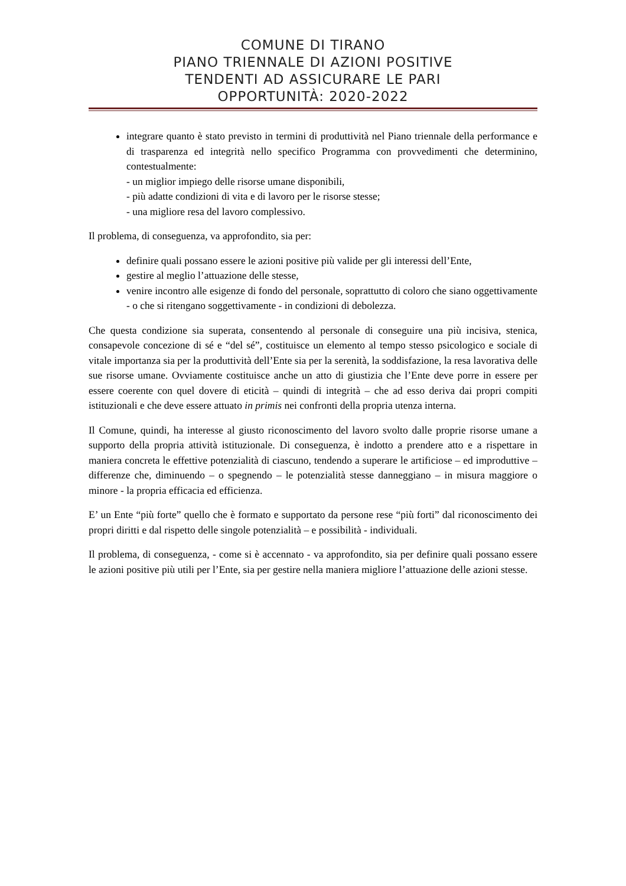COMUNE DI TIRANO
PIANO TRIENNALE DI AZIONI POSITIVE
TENDENTI AD ASSICURARE LE PARI
OPPORTUNITÀ: 2020-2022
integrare quanto è stato previsto in termini di produttività nel Piano triennale della performance e di trasparenza ed integrità nello specifico Programma con provvedimenti che determinino, contestualmente:
- un miglior impiego delle risorse umane disponibili,
- più adatte condizioni di vita e di lavoro per le risorse stesse;
- una migliore resa del lavoro complessivo.
Il problema, di conseguenza, va approfondito, sia per:
definire quali possano essere le azioni positive più valide per gli interessi dell’Ente,
gestire al meglio l’attuazione delle stesse,
venire incontro alle esigenze di fondo del personale, soprattutto di coloro che siano oggettivamente - o che si ritengano soggettivamente - in condizioni di debolezza.
Che questa condizione sia superata, consentendo al personale di conseguire una più incisiva, stenica, consapevole concezione di sé e “del sé”, costituisce un elemento al tempo stesso psicologico e sociale di vitale importanza sia per la produttività dell’Ente sia per la serenità, la soddisfazione, la resa lavorativa delle sue risorse umane. Ovviamente costituisce anche un atto di giustizia che l’Ente deve porre in essere per essere coerente con quel dovere di eticità – quindi di integrità – che ad esso deriva dai propri compiti istituzionali e che deve essere attuato in primis nei confronti della propria utenza interna.
Il Comune, quindi, ha interesse al giusto riconoscimento del lavoro svolto dalle proprie risorse umane a supporto della propria attività istituzionale. Di conseguenza, è indotto a prendere atto e a rispettare in maniera concreta le effettive potenzialità di ciascuno, tendendo a superare le artificiose – ed improduttive – differenze che, diminuendo – o spegnendo – le potenzialità stesse danneggiano – in misura maggiore o minore - la propria efficacia ed efficienza.
E’ un Ente “più forte” quello che è formato e supportato da persone rese “più forti” dal riconoscimento dei propri diritti e dal rispetto delle singole potenzialità – e possibilità - individuali.
Il problema, di conseguenza, - come si è accennato - va approfondito, sia per definire quali possano essere le azioni positive più utili per l’Ente, sia per gestire nella maniera migliore l’attuazione delle azioni stesse.